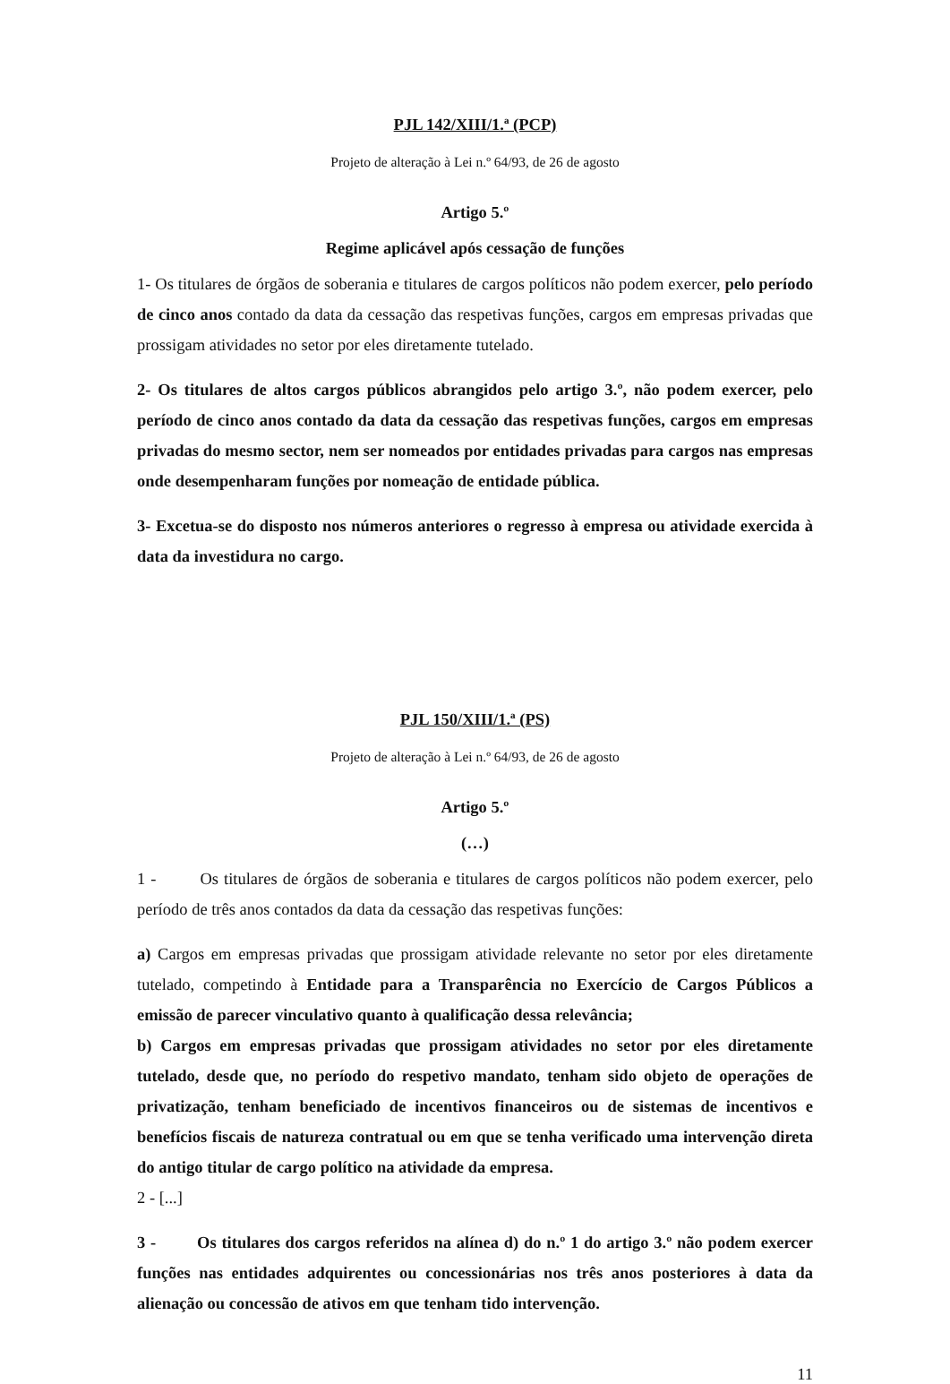PJL 142/XIII/1.ª (PCP)
Projeto de alteração à Lei n.º 64/93, de 26 de agosto
Artigo 5.º
Regime aplicável após cessação de funções
1- Os titulares de órgãos de soberania e titulares de cargos políticos não podem exercer, pelo período de cinco anos contado da data da cessação das respetivas funções, cargos em empresas privadas que prossigam atividades no setor por eles diretamente tutelado.
2- Os titulares de altos cargos públicos abrangidos pelo artigo 3.º, não podem exercer, pelo período de cinco anos contado da data da cessação das respetivas funções, cargos em empresas privadas do mesmo sector, nem ser nomeados por entidades privadas para cargos nas empresas onde desempenharam funções por nomeação de entidade pública.
3- Excetua-se do disposto nos números anteriores o regresso à empresa ou atividade exercida à data da investidura no cargo.
PJL 150/XIII/1.ª (PS)
Projeto de alteração à Lei n.º 64/93, de 26 de agosto
Artigo 5.º
(…)
1 - Os titulares de órgãos de soberania e titulares de cargos políticos não podem exercer, pelo período de três anos contados da data da cessação das respetivas funções:
a) Cargos em empresas privadas que prossigam atividade relevante no setor por eles diretamente tutelado, competindo à Entidade para a Transparência no Exercício de Cargos Públicos a emissão de parecer vinculativo quanto à qualificação dessa relevância;
b) Cargos em empresas privadas que prossigam atividades no setor por eles diretamente tutelado, desde que, no período do respetivo mandato, tenham sido objeto de operações de privatização, tenham beneficiado de incentivos financeiros ou de sistemas de incentivos e benefícios fiscais de natureza contratual ou em que se tenha verificado uma intervenção direta do antigo titular de cargo político na atividade da empresa.
2 - [...]
3 - Os titulares dos cargos referidos na alínea d) do n.º 1 do artigo 3.º não podem exercer funções nas entidades adquirentes ou concessionárias nos três anos posteriores à data da alienação ou concessão de ativos em que tenham tido intervenção.
11